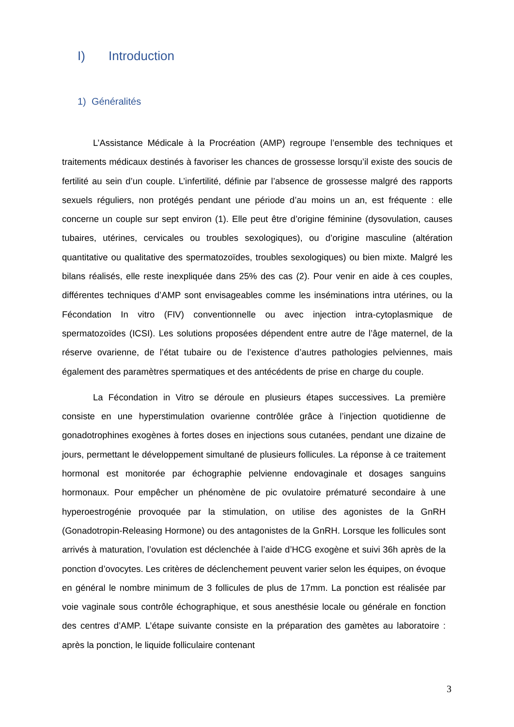I) Introduction
1) Généralités
L’Assistance Médicale à la Procréation (AMP) regroupe l’ensemble des techniques et traitements médicaux destinés à favoriser les chances de grossesse lorsqu’il existe des soucis de fertilité au sein d’un couple. L’infertilité, définie par l’absence de grossesse malgré des rapports sexuels réguliers, non protégés pendant une période d’au moins un an, est fréquente : elle concerne un couple sur sept environ (1). Elle peut être d’origine féminine (dysovulation, causes tubaires, utérines, cervicales ou troubles sexologiques), ou d’origine masculine (altération quantitative ou qualitative des spermatozoïdes, troubles sexologiques) ou bien mixte. Malgré les bilans réalisés, elle reste inexpliquée dans 25% des cas (2). Pour venir en aide à ces couples, différentes techniques d’AMP sont envisageables comme les inséminations intra utérines, ou la Fécondation In vitro (FIV) conventionnelle ou avec injection intra-cytoplasmique de spermatozoïdes (ICSI). Les solutions proposées dépendent entre autre de l’âge maternel, de la réserve ovarienne, de l’état tubaire ou de l’existence d’autres pathologies pelviennes, mais également des paramètres spermatiques et des antécédents de prise en charge du couple.
La Fécondation in Vitro se déroule en plusieurs étapes successives. La première consiste en une hyperstimulation ovarienne contrôlée grâce à l’injection quotidienne de gonadotrophines exogènes à fortes doses en injections sous cutanées, pendant une dizaine de jours, permettant le développement simultané de plusieurs follicules. La réponse à ce traitement hormonal est monitorée par échographie pelvienne endovaginale et dosages sanguins hormonaux. Pour empêcher un phénomène de pic ovulatoire prématuré secondaire à une hyperoestrogénie provoquée par la stimulation, on utilise des agonistes de la GnRH (Gonadotropin-Releasing Hormone) ou des antagonistes de la GnRH. Lorsque les follicules sont arrivés à maturation, l’ovulation est déclenchée à l’aide d’HCG exogène et suivi 36h après de la ponction d’ovocytes. Les critères de déclenchement peuvent varier selon les équipes, on évoque en général le nombre minimum de 3 follicules de plus de 17mm. La ponction est réalisée par voie vaginale sous contrôle échographique, et sous anesthésie locale ou générale en fonction des centres d’AMP. L’étape suivante consiste en la préparation des gamètes au laboratoire : après la ponction, le liquide folliculaire contenant
3